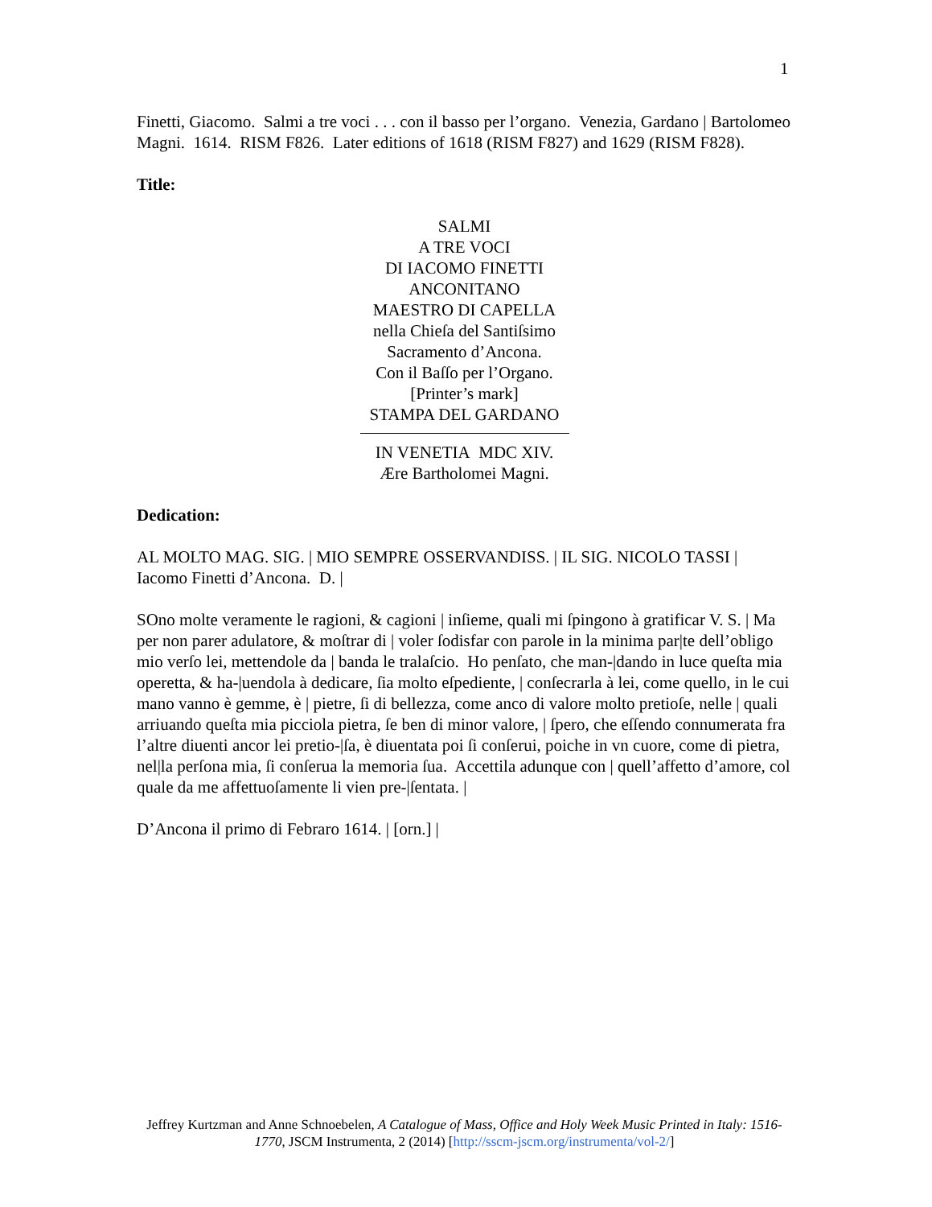1
Finetti, Giacomo. Salmi a tre voci . . . con il basso per l’organo. Venezia, Gardano | Bartolomeo Magni. 1614. RISM F826. Later editions of 1618 (RISM F827) and 1629 (RISM F828).
Title:
SALMI
A TRE VOCI
DI IACOMO FINETTI
ANCONITANO
MAESTRO DI CAPELLA
nella Chieſa del Santiſsimo
Sacramento d’Ancona.
Con il Baſſo per l’Organo.
[Printer’s mark]
STAMPA DEL GARDANO
IN VENETIA MDC XIV.
Ære Bartholomei Magni.
Dedication:
AL MOLTO MAG. SIG. | MIO SEMPRE OSSERVANDISS. | IL SIG. NICOLO TASSI | Iacomo Finetti d’Ancona. D. |
SOno molte veramente le ragioni, & cagioni | inſieme, quali mi ſpingono à gratificar V. S. | Ma per non parer adulatore, & moſtrar di | voler ſodisfar con parole in la minima par|te dell’obligo mio verſo lei, mettendole da | banda le tralaſcio. Ho penſato, che man-|dando in luce queſta mia operetta, & ha-|uendola à dedicare, ſia molto eſpediente, | conſecrarla à lei, come quello, in le cui mano vanno è gemme, è | pietre, ſi di bellezza, come anco di valore molto pretioſe, nelle | quali arriuando queſta mia picciola pietra, ſe ben di minor valore, | ſpero, che eſſendo connumerata fra l’altre diuenti ancor lei pretio-|ſa, è diuentata poi ſi conſerui, poiche in vn cuore, come di pietra, nel|la perſona mia, ſi conſerua la memoria ſua. Accettila adunque con | quell’affetto d’amore, col quale da me affettuoſamente li vien pre-|ſentata. |
D’Ancona il primo di Febraro 1614. | [orn.] |
Jeffrey Kurtzman and Anne Schnoebelen, A Catalogue of Mass, Office and Holy Week Music Printed in Italy: 1516-1770, JSCM Instrumenta, 2 (2014) [http://sscm-jscm.org/instrumenta/vol-2/]